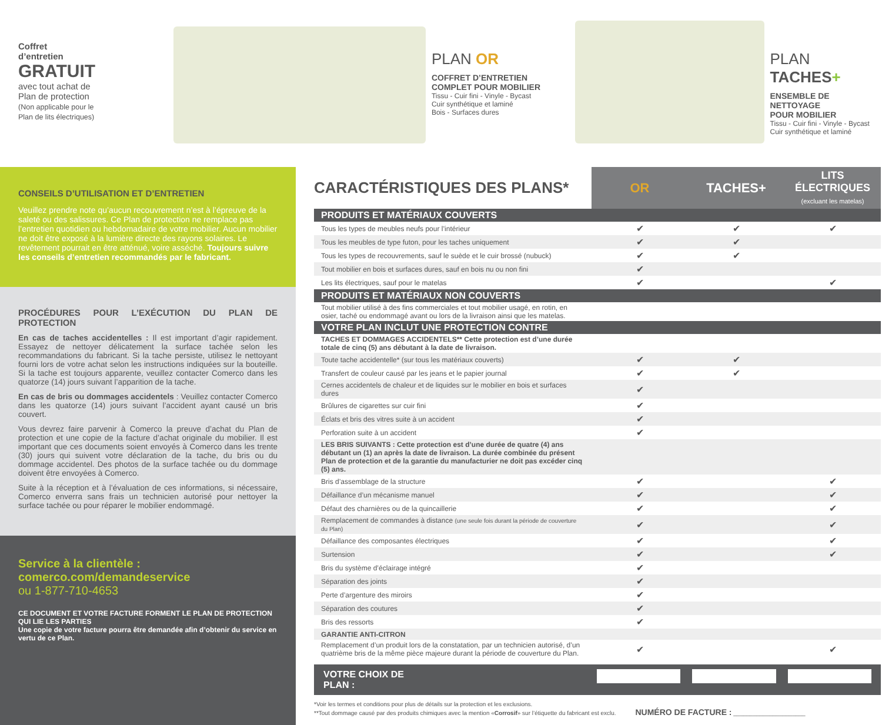Coffret
d’entretien
GRATUIT
avec tout achat de
Plan de protection
(Non applicable pour le
Plan de lits électriques)
PLAN OR
COFFRET D’ENTRETIEN
COMPLET POUR MOBILIER
Tissu - Cuir fini - Vinyle - Bycast
Cuir synthétique et laminé
Bois - Surfaces dures
PLAN TACHES+
ENSEMBLE DE NETTOYAGE
POUR MOBILIER
Tissu - Cuir fini - Vinyle - Bycast
Cuir synthétique et laminé
CONSEILS D’UTILISATION ET D’ENTRETIEN
Veuillez prendre note qu’aucun recouvrement n’est à l’épreuve de la saleté ou des salissures. Ce Plan de protection ne remplace pas l’entretien quotidien ou hebdomadaire de votre mobilier. Aucun mobilier ne doit être exposé à la lumière directe des rayons solaires. Le revêtement pourrait en être atténué, voire asséché. Toujours suivre les conseils d’entretien recommandés par le fabricant.
PROCÉDURES POUR L’EXÉCUTION DU PLAN DE PROTECTION
En cas de taches accidentelles : Il est important d’agir rapidement. Essayez de nettoyer délicatement la surface tachée selon les recommandations du fabricant. Si la tache persiste, utilisez le nettoyant fourni lors de votre achat selon les instructions indiquées sur la bouteille. Si la tache est toujours apparente, veuillez contacter Comerco dans les quatorze (14) jours suivant l’apparition de la tache.
En cas de bris ou dommages accidentels : Veuillez contacter Comerco dans les quatorze (14) jours suivant l’accident ayant causé un bris couvert.
Vous devrez faire parvenir à Comerco la preuve d’achat du Plan de protection et une copie de la facture d’achat originale du mobilier. Il est important que ces documents soient envoyés à Comerco dans les trente (30) jours qui suivent votre déclaration de la tache, du bris ou du dommage accidentel. Des photos de la surface tachée ou du dommage doivent être envoyées à Comerco.
Suite à la réception et à l’évaluation de ces informations, si nécessaire, Comerco enverra sans frais un technicien autorisé pour nettoyer la surface tachée ou pour réparer le mobilier endommagé.
Service à la clientèle :
comerco.com/demandeservice
ou 1-877-710-4653
CE DOCUMENT ET VOTRE FACTURE FORMENT LE PLAN DE PROTECTION QUI LIE LES PARTIES
Une copie de votre facture pourra être demandée afin d’obtenir du service en vertu de ce Plan.
| CARACTÉRISTIQUES DES PLANS* | OR | TACHES+ | LITS ÉLECTRIQUES (excluant les matelas) |
| --- | --- | --- | --- |
| PRODUITS ET MATÉRIAUX COUVERTS | | | |
| Tous les types de meubles neufs pour l’intérieur | ✔ | ✔ | ✔ |
| Tous les meubles de type futon, pour les taches uniquement | ✔ | ✔ | |
| Tous les types de recouvrements, sauf le suède et le cuir brossé (nubuck) | ✔ | ✔ | |
| Tout mobilier en bois et surfaces dures, sauf en bois nu ou non fini | ✔ | | |
| Les lits électriques, sauf pour le matelas | ✔ | | ✔ |
| PRODUITS ET MATÉRIAUX NON COUVERTS | | | |
| Tout mobilier utilisé à des fins commerciales et tout mobilier usagé, en rotin, en osier, taché ou endommagé avant ou lors de la livraison ainsi que les matelas. | | | |
| VOTRE PLAN INCLUT UNE PROTECTION CONTRE | | | |
| TACHES ET DOMMAGES ACCIDENTELS** Cette protection est d’une durée totale de cinq (5) ans débutant à la date de livraison. | | | |
| Toute tache accidentelle* (sur tous les matériaux couverts) | ✔ | ✔ | |
| Transfert de couleur causé par les jeans et le papier journal | ✔ | ✔ | |
| Cernes accidentels de chaleur et de liquides sur le mobilier en bois et surfaces dures | ✔ | | |
| Brûlures de cigarettes sur cuir fini | ✔ | | |
| Éclats et bris des vitres suite à un accident | ✔ | | |
| Perforation suite à un accident | ✔ | | |
| LES BRIS SUIVANTS : Cette protection est d’une durée de quatre (4) ans débutant un (1) an après la date de livraison. La durée combinée du présent Plan de protection et de la garantie du manufacturier ne doit pas excéder cinq (5) ans. | | | |
| Bris d’assemblage de la structure | ✔ | | ✔ |
| Défaillance d’un mécanisme manuel | ✔ | | ✔ |
| Défaut des charnières ou de la quincaillerie | ✔ | | ✔ |
| Remplacement de commandes à distance (une seule fois durant la période de couverture du Plan) | ✔ | | ✔ |
| Défaillance des composantes électriques | ✔ | | ✔ |
| Surtension | ✔ | | ✔ |
| Bris du système d’éclairage intégré | ✔ | | |
| Séparation des joints | ✔ | | |
| Perte d’argenture des miroirs | ✔ | | |
| Séparation des coutures | ✔ | | |
| Bris des ressorts | ✔ | | |
| GARANTIE ANTI-CITRON | | | |
| Remplacement d’un produit lors de la constatation, par un technicien autorisé, d’un quatrième bris de la même pièce majeure durant la période de couverture du Plan. | ✔ | | ✔ |
VOTRE CHOIX DE PLAN :
*Voir les termes et conditions pour plus de détails sur la protection et les exclusions.
**Tout dommage causé par des produits chimiques avec la mention «Corrosif» sur l’étiquette du fabricant est exclu. NUMÉRO DE FACTURE : ______________________